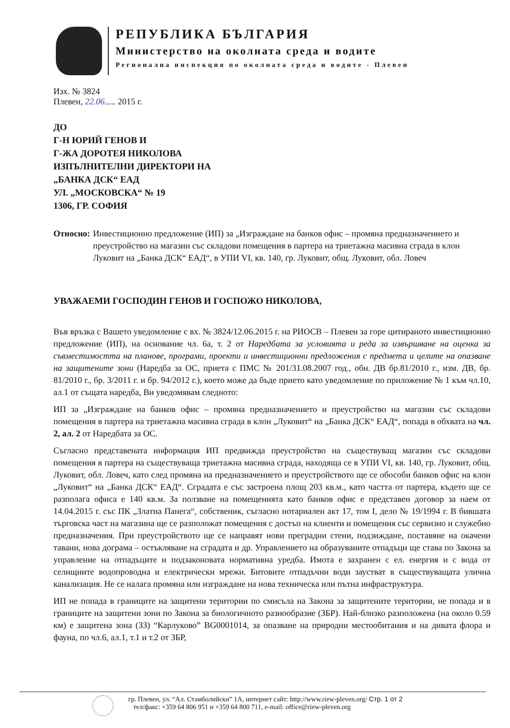РЕПУБЛИКА БЪЛГАРИЯ
Министерство на околната среда и водите
Регионална инспекция по околната среда и водите - Плевен
Изх. № 3824
Плевен, 22.06..... 2015 г.
ДО
Г-Н ЮРИЙ ГЕНОВ И
Г-ЖА ДОРОТЕЯ НИКОЛОВА
ИЗПЪЛНИТЕЛНИ ДИРЕКТОРИ НА
„БАНКА ДСК“ ЕАД
УЛ. „МОСКОВСКА“ № 19
1306, ГР. СОФИЯ
Относно: Инвестиционно предложение (ИП) за „Изграждане на банков офис – промяна предназначението и преустройство на магазин със складови помещения в партера на триетажна масивна сграда в клон Луковит на „Банка ДСК“ ЕАД“, в УПИ VI, кв. 140, гр. Луковит, общ. Луковит, обл. Ловеч
УВАЖАЕМИ ГОСПОДИН ГЕНОВ И ГОСПОЖО НИКОЛОВА,
Във връзка с Вашето уведомление с вх. № 3824/12.06.2015 г. на РИОСВ – Плевен за горе цитираното инвестиционно предложение (ИП), на основание чл. 6а, т. 2 от Наредбата за условията и реда за извършване на оценка за съвместимостта на планове, програми, проекти и инвестиционни предложения с предмета и целите на опазване на защитените зони (Наредба за ОС, приета с ПМС № 201/31.08.2007 год., обн. ДВ бр.81/2010 г., изм. ДВ, бр. 81/2010 г., бр. 3/2011 г. и бр. 94/2012 г.), което може да бъде прието като уведомление по приложение № 1 към чл.10, ал.1 от същата наредба, Ви уведомявам следното:
ИП за „Изграждане на банков офис – промяна предназначението и преустройство на магазин със складови помещения в партера на триетажна масивна сграда в клон „Луковит“ на „Банка ДСК“ ЕАД“, попада в обхвата на чл. 2, ал. 2 от Наредбата за ОС.
Съгласно представената информация ИП предвижда преустройство на съществуващ магазин със складови помещения в партера на съществуваща триетажна масивна сграда, находяща се в УПИ VI, кв. 140, гр. Луковит, общ. Луковит, обл. Ловеч, като след промяна на предназначението и преустройството ще се обособи банков офис на клон „Луковит“ на „Банка ДСК“ ЕАД“. Сградата е със застроена площ 203 кв.м., като частта от партера, където ще се разполага офиса е 140 кв.м. За ползване на помещенията като банков офис е представен договор за наем от 14.04.2015 г. със ПК „Златна Панега“, собственик, съгласно нотариален акт 17, том I, дело № 19/1994 г. В бившата търговска част на магазина ще се разположат помещения с достъп на клиенти и помещения със сервизно и служебно предназначения. При преустройството ще се направят нови преградни стени, подзиждане, поставяне на окачени тавани, нова дограма – остъкляване на сградата и др. Управлението на образуваните отпадъци ще става по Закона за управление на отпадъците и подзаконовата нормативна уредба. Имота е захранен с ел. енергия и с вода от селищните водопроводна и електрически мрежи. Битовите отпадъчни води заустват в съществуващата улична канализация. Не се налага промяна или изграждане на нова техническа или пътна инфраструктура.
ИП не попада в границите на защитени територии по смисъла на Закона за защитените територии, не попада и в границите на защитени зони по Закона за биологичното разнообразие (ЗБР). Най-близко разположена (на около 0.59 км) е защитена зона (ЗЗ) “Карлуково” BG0001014, за опазване на природни местообитания и на дивата флора и фауна, по чл.6, ал.1, т.1 и т.2 от ЗБР,
гр. Плевен, ул. “Ал. Стамболийски” 1А, интернет сайт: http://www.riew-pleven.org/ Стр. 1 от 2
тел/факс: +359 64 806 951 и +359 64 800 711, e-mail: office@riew-pleven.org